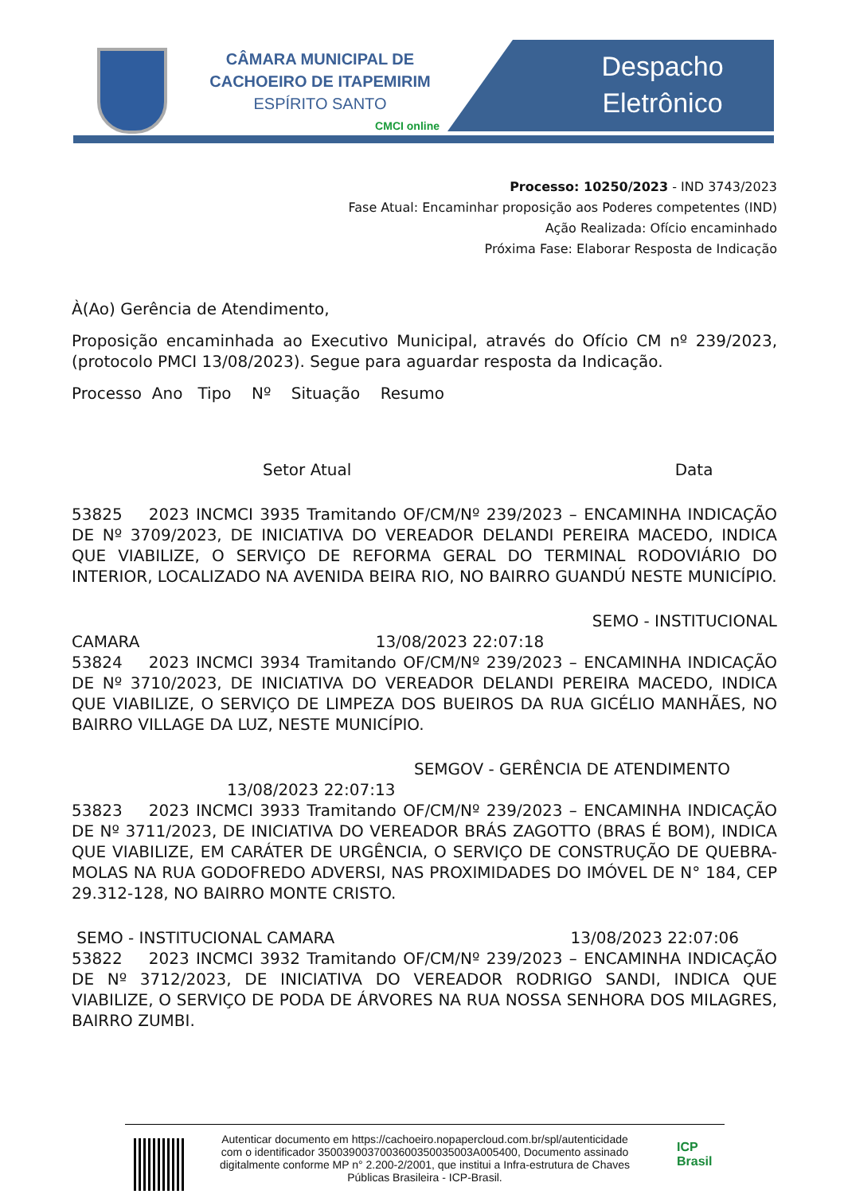CÂMARA MUNICIPAL DE
CACHOEIRO DE ITAPEMIRIM
ESPÍRITO SANTO
CMCI online
Despacho
Eletrônico
Processo: 10250/2023 - IND 3743/2023
Fase Atual: Encaminhar proposição aos Poderes competentes (IND)
Ação Realizada: Ofício encaminhado
Próxima Fase: Elaborar Resposta de Indicação
À(Ao) Gerência de Atendimento,
Proposição encaminhada ao Executivo Municipal, através do Ofício CM nº 239/2023, (protocolo PMCI 13/08/2023). Segue para aguardar resposta da Indicação.
Processo Ano Tipo Nº Situação Resumo
Setor Atual Data
53825 2023 INCMCI 3935 Tramitando OF/CM/Nº 239/2023 – ENCAMINHA INDICAÇÃO DE Nº 3709/2023, DE INICIATIVA DO VEREADOR DELANDI PEREIRA MACEDO, INDICA QUE VIABILIZE, O SERVIÇO DE REFORMA GERAL DO TERMINAL RODOVIÁRIO DO INTERIOR, LOCALIZADO NA AVENIDA BEIRA RIO, NO BAIRRO GUANDÚ NESTE MUNICÍPIO.
SEMO - INSTITUCIONAL
CAMARA 13/08/2023 22:07:18
53824 2023 INCMCI 3934 Tramitando OF/CM/Nº 239/2023 – ENCAMINHA INDICAÇÃO DE Nº 3710/2023, DE INICIATIVA DO VEREADOR DELANDI PEREIRA MACEDO, INDICA QUE VIABILIZE, O SERVIÇO DE LIMPEZA DOS BUEIROS DA RUA GICÉLIO MANHÃES, NO BAIRRO VILLAGE DA LUZ, NESTE MUNICÍPIO.
SEMGOV - GERÊNCIA DE ATENDIMENTO
13/08/2023 22:07:13
53823 2023 INCMCI 3933 Tramitando OF/CM/Nº 239/2023 – ENCAMINHA INDICAÇÃO DE Nº 3711/2023, DE INICIATIVA DO VEREADOR BRÁS ZAGOTTO (BRAS É BOM), INDICA QUE VIABILIZE, EM CARÁTER DE URGÊNCIA, O SERVIÇO DE CONSTRUÇÃO DE QUEBRA-MOLAS NA RUA GODOFREDO ADVERSI, NAS PROXIMIDADES DO IMÓVEL DE N° 184, CEP 29.312-128, NO BAIRRO MONTE CRISTO.
SEMO - INSTITUCIONAL CAMARA 13/08/2023 22:07:06
53822 2023 INCMCI 3932 Tramitando OF/CM/Nº 239/2023 – ENCAMINHA INDICAÇÃO DE Nº 3712/2023, DE INICIATIVA DO VEREADOR RODRIGO SANDI, INDICA QUE VIABILIZE, O SERVIÇO DE PODA DE ÁRVORES NA RUA NOSSA SENHORA DOS MILAGRES, BAIRRO ZUMBI.
Autenticar documento em https://cachoeiro.nopapercloud.com.br/spl/autenticidade
com o identificador 3500390037003600350035003A005400, Documento assinado
digitalmente conforme MP n° 2.200-2/2001, que institui a Infra-estrutura de Chaves
Públicas Brasileira - ICP-Brasil.
ICP
Brasil